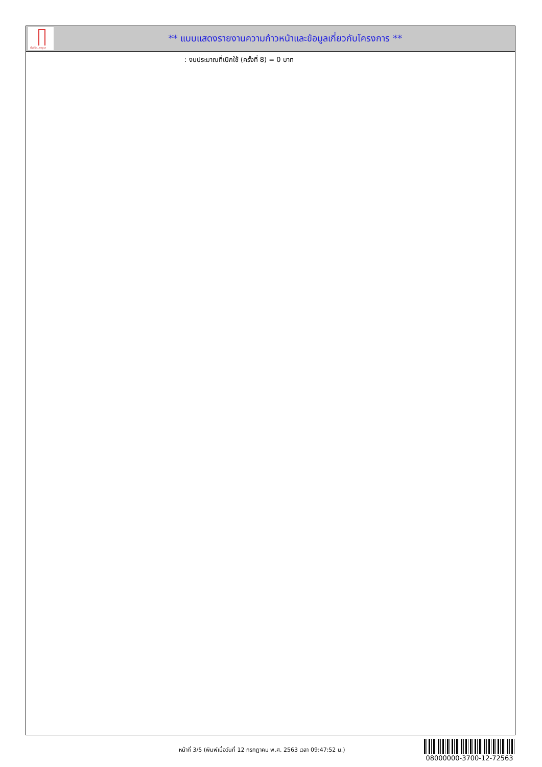ทั้งชีวิต..เราดูแล
** แบบแสดงรายงานความก้าวหน้าและข้อมูลเกี่ยวกับโครงการ **
: งบประมาณที่เบิกใช้ (ครั้งที่ 8) = 0 บาท
หน้าที่ 3/5 (พิมพ์เมื่อวันที่ 12 กรกฎาคม พ.ศ. 2563 เวลา 09:47:52 น.)
08000000-3700-12-72563